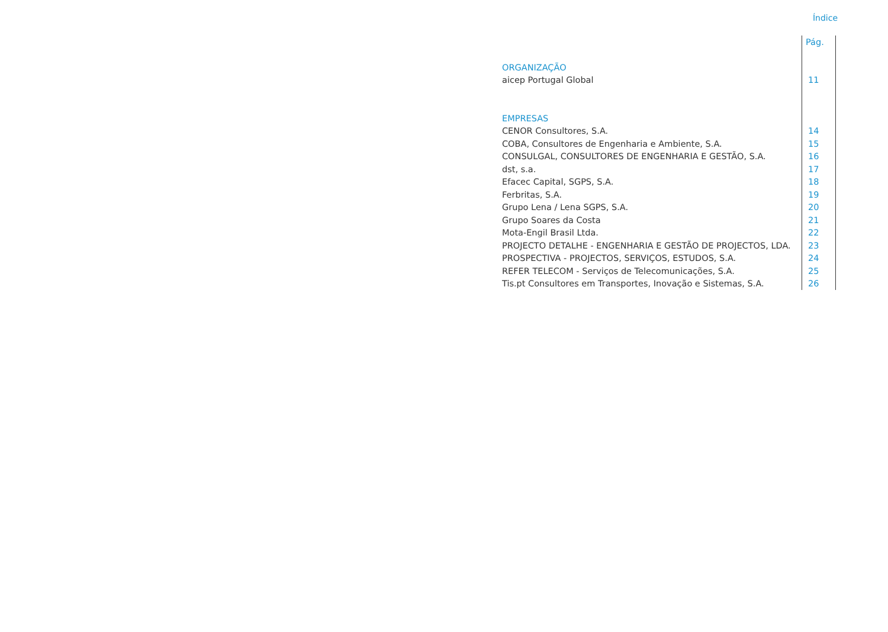Índice
| | Pág. |
| ORGANIZAÇÃO | |
| aicep Portugal Global | 11 |
| EMPRESAS | |
| CENOR Consultores, S.A. | 14 |
| COBA, Consultores de Engenharia e Ambiente, S.A. | 15 |
| CONSULGAL, CONSULTORES DE ENGENHARIA E GESTÃO, S.A. | 16 |
| dst, s.a. | 17 |
| Efacec Capital, SGPS, S.A. | 18 |
| Ferbritas, S.A. | 19 |
| Grupo Lena / Lena SGPS, S.A. | 20 |
| Grupo Soares da Costa | 21 |
| Mota-Engil Brasil Ltda. | 22 |
| PROJECTO DETALHE - ENGENHARIA E GESTÃO DE PROJECTOS, LDA. | 23 |
| PROSPECTIVA - PROJECTOS, SERVIÇOS, ESTUDOS, S.A. | 24 |
| REFER TELECOM - Serviços de Telecomunicações, S.A. | 25 |
| Tis.pt Consultores em Transportes, Inovação e Sistemas, S.A. | 26 |